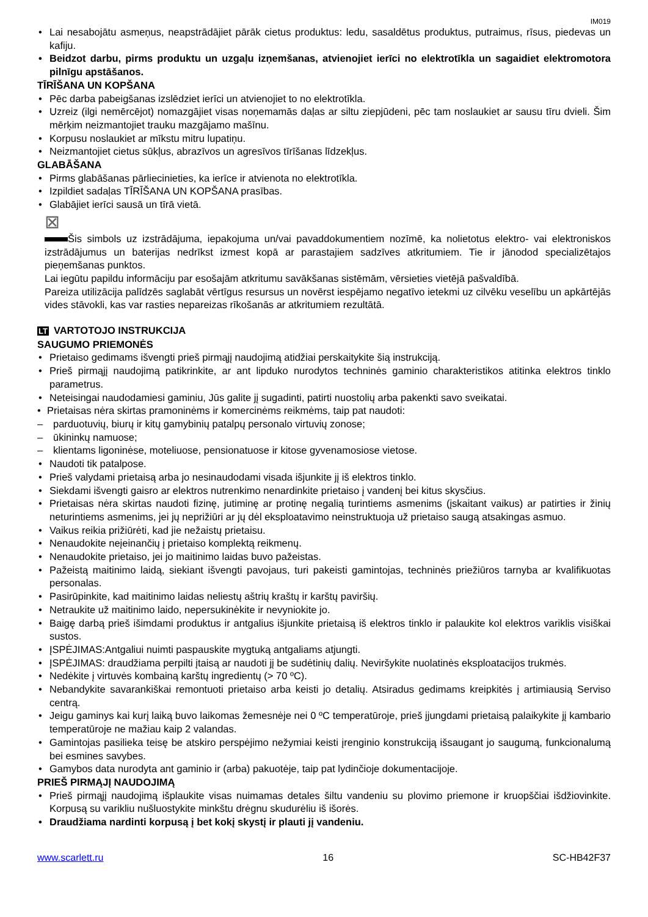IM019
• Lai nesabojātu asmeņus, neapstrādājiet pārāk cietus produktus: ledu, sasaldētus produktus, putraimus, rīsus, piedevas un kafiju.
• Beidzot darbu, pirms produktu un uzgaļu izņemšanas, atvienojiet ierīci no elektrotīkla un sagaidiet elektromotora pilnīgu apstāšanos.
TĪRĪŠANA UN KOPŠANA
• Pēc darba pabeigšanas izslēdziet ierīci un atvienojiet to no elektrotīkla.
• Uzreiz (ilgi nemērcējot) nomazgājiet visas noņemamās daļas ar siltu ziepjūdeni, pēc tam noslaukiet ar sausu tīru dvieli. Šim mērķim neizmantojiet trauku mazgājamo mašīnu.
• Korpusu noslaukiet ar mīkstu mitru lupatiņu.
• Neizmantojiet cietus sūkļus, abrazīvos un agresīvos tīrīšanas līdzekļus.
GLABĀŠANA
• Pirms glabāšanas pārliecinieties, ka ierīce ir atvienota no elektrotīkla.
• Izpildiet sadaļas TĪRĪŠANA UN KOPŠANA prasības.
• Glabājiet ierīci sausā un tīrā vietā.
⊠
Šis simbols uz izstrādājuma, iepakojuma un/vai pavaddokumentiem nozīmē, ka nolietotus elektro- vai elektroniskos izstrādājumus un baterijas nedrīkst izmest kopā ar parastajiem sadzīves atkritumiem. Tie ir jānodod specializētajos pieņemšanas punktos.
Lai iegūtu papildu informāciju par esošajām atkritumu savākšanas sistēmām, vērsieties vietējā pašvaldībā.
Pareiza utilizācija palīdzēs saglabāt vērtīgus resursus un novērst iespējamo negatīvo ietekmi uz cilvēku veselību un apkārtējās vides stāvokli, kas var rasties nepareizas rīkošanās ar atkritumiem rezultātā.
LT VARTOTOJO INSTRUKCIJA
SAUGUMO PRIEMONĖS
• Prietaiso gedimams išvengti prieš pirmąjį naudojimą atidžiai perskaitykite šią instrukciją.
• Prieš pirmąjį naudojimą patikrinkite, ar ant lipduko nurodytos techninės gaminio charakteristikos atitinka elektros tinklo parametrus.
• Neteisingai naudodamiesi gaminiu, Jūs galite jį sugadinti, patirti nuostolių arba pakenkti savo sveikatai.
• Prietaisas nėra skirtas pramoninėms ir komercinėms reikmėms, taip pat naudoti:
– parduotuvių, biurų ir kitų gamybinių patalpų personalo virtuvių zonose;
– ūkininkų namuose;
– klientams ligoninėse, moteliuose, pensionatuose ir kitose gyvenamosiose vietose.
• Naudoti tik patalpose.
• Prieš valydami prietaisą arba jo nesinaudodami visada išjunkite jį iš elektros tinklo.
• Siekdami išvengti gaisro ar elektros nutrenkimo nenardinkite prietaiso į vandenį bei kitus skysčius.
• Prietaisas nėra skirtas naudoti fizinę, jutiminę ar protinę negalią turintiems asmenims (įskaitant vaikus) ar patirties ir žinių neturintiems asmenims, jei jų neprižiūri ar jų dėl eksploatavimo neinstruktuoja už prietaiso saugą atsakingas asmuo.
• Vaikus reikia prižiūrėti, kad jie nežaistų prietaisu.
• Nenaudokite neįeinančių į prietaiso komplektą reikmenų.
• Nenaudokite prietaiso, jei jo maitinimo laidas buvo pažeistas.
• Pažeistą maitinimo laidą, siekiant išvengti pavojaus, turi pakeisti gamintojas, techninės priežiūros tarnyba ar kvalifikuotas personalas.
• Pasirūpinkite, kad maitinimo laidas neliestų aštrių kraštų ir karštų paviršių.
• Netraukite už maitinimo laido, nepersukinėkite ir nevyniokite jo.
• Baigę darbą prieš išimdami produktus ir antgalius išjunkite prietaisą iš elektros tinklo ir palaukite kol elektros variklis visiškai sustos.
• ĮSPĖJIMAS:Antgaliui nuimti paspauskite mygtuką antgaliams atjungti.
• ĮSPĖJIMAS: draudžiama perpilti įtaisą ar naudoti jį be sudėtinių dalių. Neviršykite nuolatinės eksploatacijos trukmės.
• Nedėkite į virtuvės kombainą karštų ingredientų (> 70 ºC).
• Nebandykite savarankiškai remontuoti prietaiso arba keisti jo detalių. Atsiradus gedimams kreipkitės į artimiausią Serviso centrą.
• Jeigu gaminys kai kurį laiką buvo laikomas žemesnėje nei 0 ºC temperatūroje, prieš įjungdami prietaisą palaikykite jį kambario temperatūroje ne mažiau kaip 2 valandas.
• Gamintojas pasilieka teisę be atskiro perspėjimo nežymiai keisti įrenginio konstrukciją išsaugant jo saugumą, funkcionalumą bei esmines savybes.
• Gamybos data nurodyta ant gaminio ir (arba) pakuotėje, taip pat lydinčioje dokumentacijoje.
PRIEŠ PIRMĄJĮ NAUDOJIMĄ
• Prieš pirmąjį naudojimą išplaukite visas nuimamas detales šiltu vandeniu su plovimo priemone ir kruopščiai išdžiovinkite. Korpusą su varikliu nušluostykite minkštu drėgnu skudurėliu iš išorės.
• Draudžiama nardinti korpusą į bet kokį skystį ir plauti jį vandeniu.
www.scarlett.ru 16 SC-HB42F37